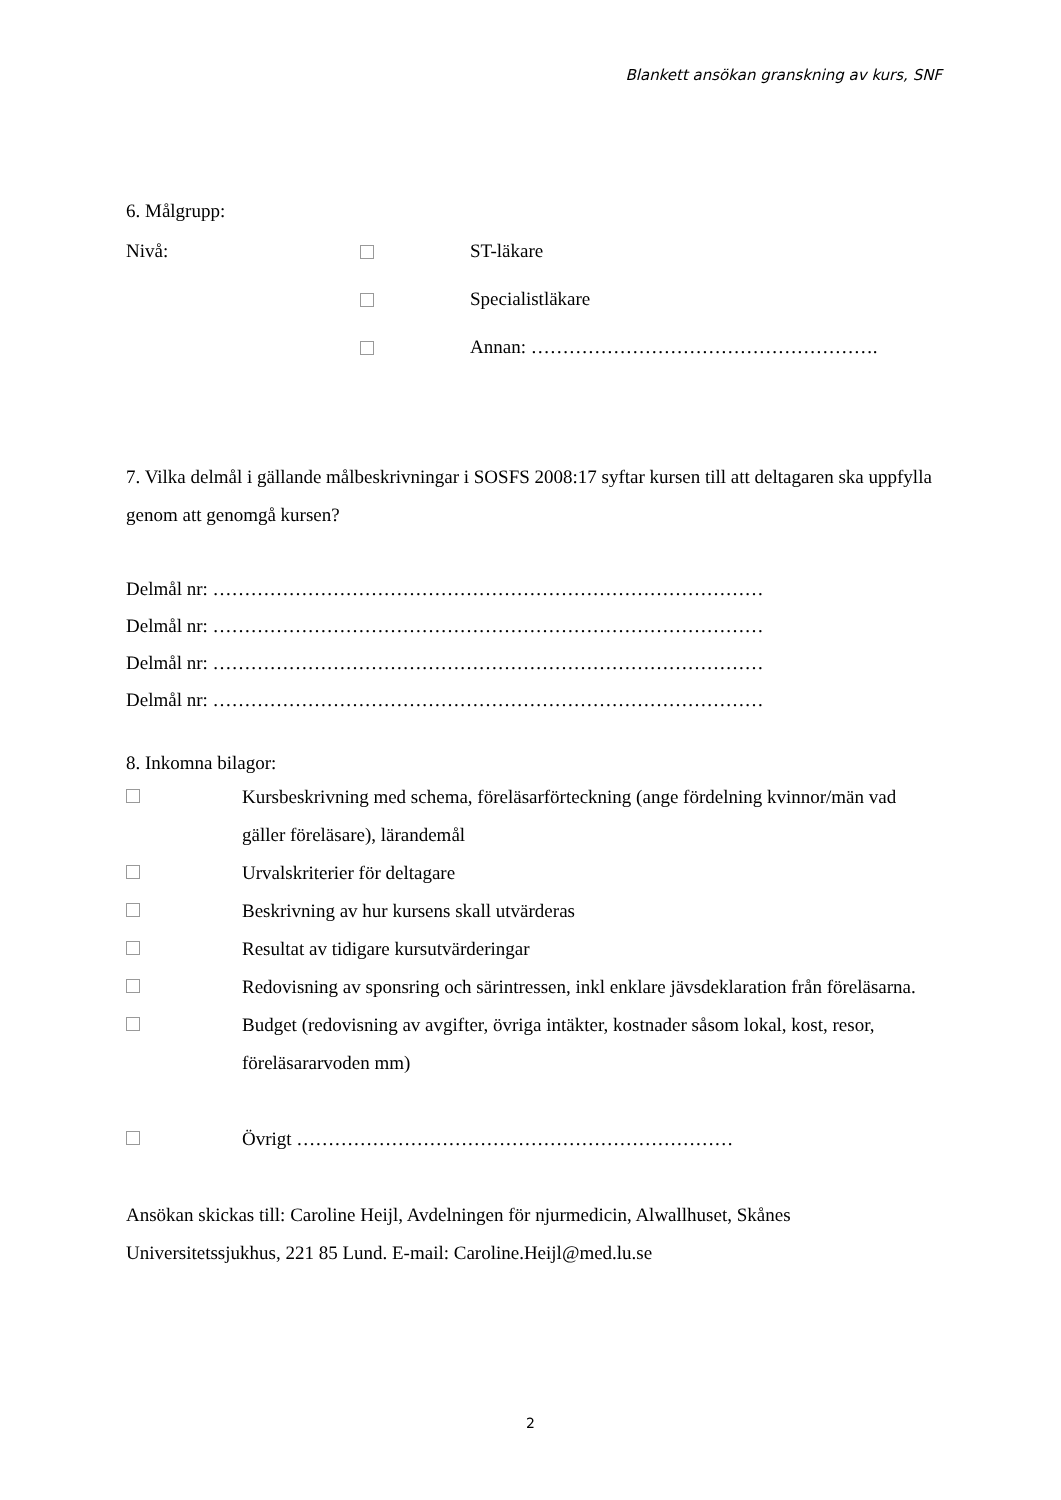Blankett ansökan granskning av kurs, SNF
6. Målgrupp:
Nivå: ST-läkare
Specialistläkare
Annan: ……………………………………………….
7. Vilka delmål i gällande målbeskrivningar i SOSFS 2008:17 syftar kursen till att deltagaren ska uppfylla genom att genomgå kursen?
Delmål nr: ……………………………………………………………………………
Delmål nr: ……………………………………………………………………………
Delmål nr: ……………………………………………………………………………
Delmål nr: ……………………………………………………………………………
8. Inkomna bilagor:
Kursbeskrivning med schema, föreläsarförteckning (ange fördelning kvinnor/män vad gäller föreläsare), lärandemål
Urvalskriterier för deltagare
Beskrivning av hur kursens skall utvärderas
Resultat av tidigare kursutvärderingar
Redovisning av sponsring och särintressen, inkl enklare jävsdeklaration från föreläsarna.
Budget (redovisning av avgifter, övriga intäkter, kostnader såsom lokal, kost, resor, föreläsararvoden mm)
Övrigt ……………………………………………………………
Ansökan skickas till: Caroline Heijl, Avdelningen för njurmedicin, Alwallhuset, Skånes Universitetssjukhus, 221 85 Lund. E-mail: Caroline.Heijl@med.lu.se
2